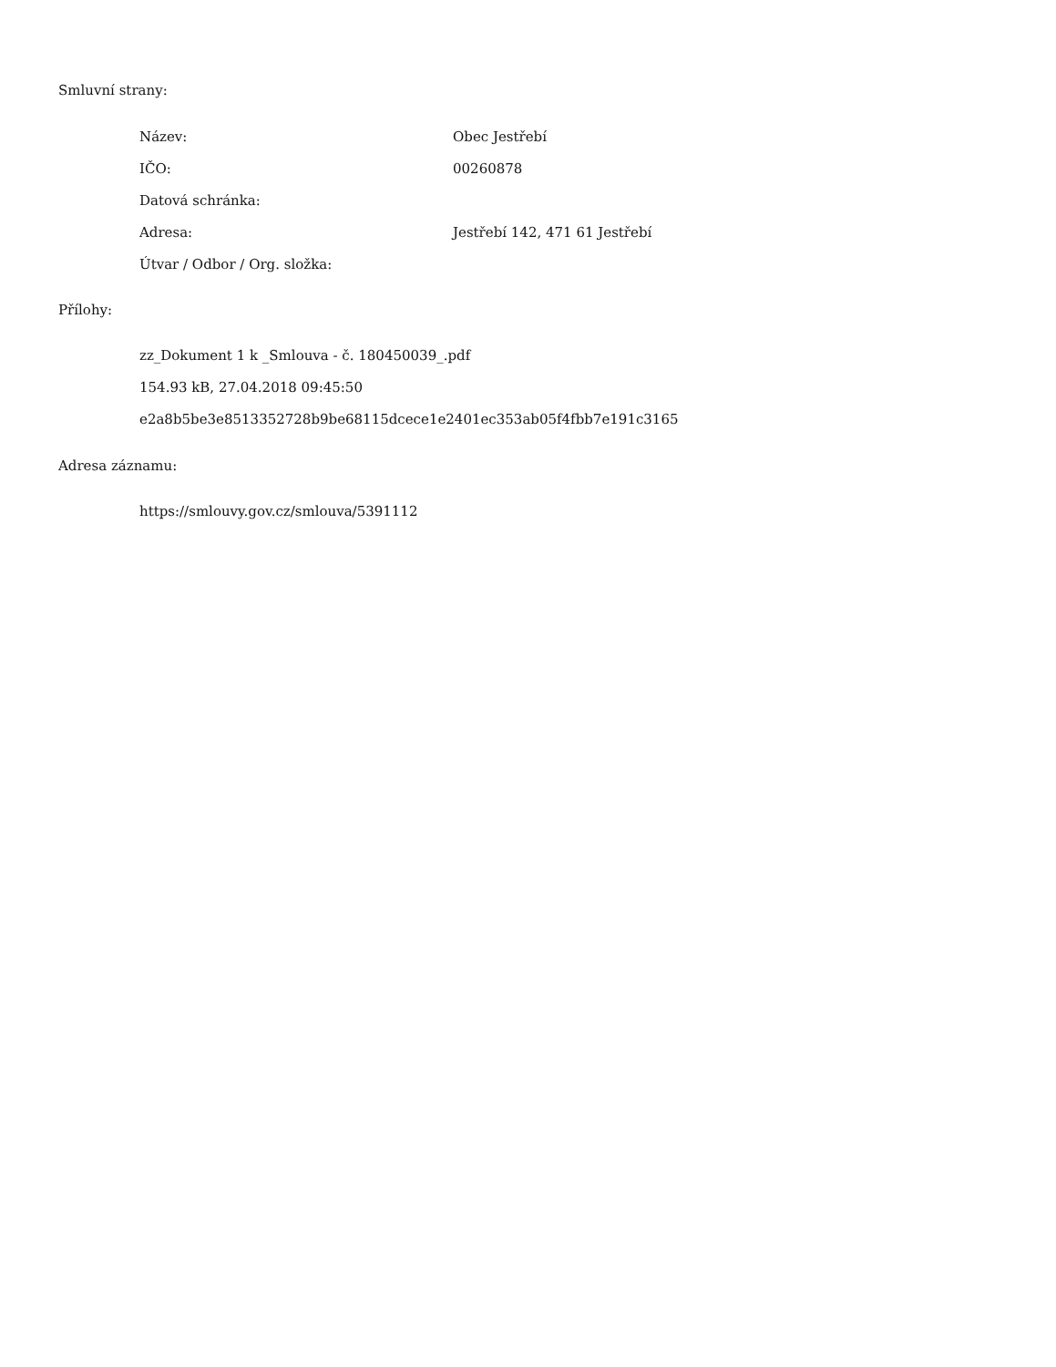Smluvní strany:
| Název: | Obec Jestřebí |
| IČO: | 00260878 |
| Datová schránka: | |
| Adresa: | Jestřebí 142, 471 61 Jestřebí |
| Útvar / Odbor / Org. složka: | |
Přílohy:
zz_Dokument 1 k _Smlouva - č. 180450039_.pdf
154.93 kB, 27.04.2018 09:45:50
e2a8b5be3e8513352728b9be68115dcece1e2401ec353ab05f4fbb7e191c3165
Adresa záznamu:
https://smlouvy.gov.cz/smlouva/5391112